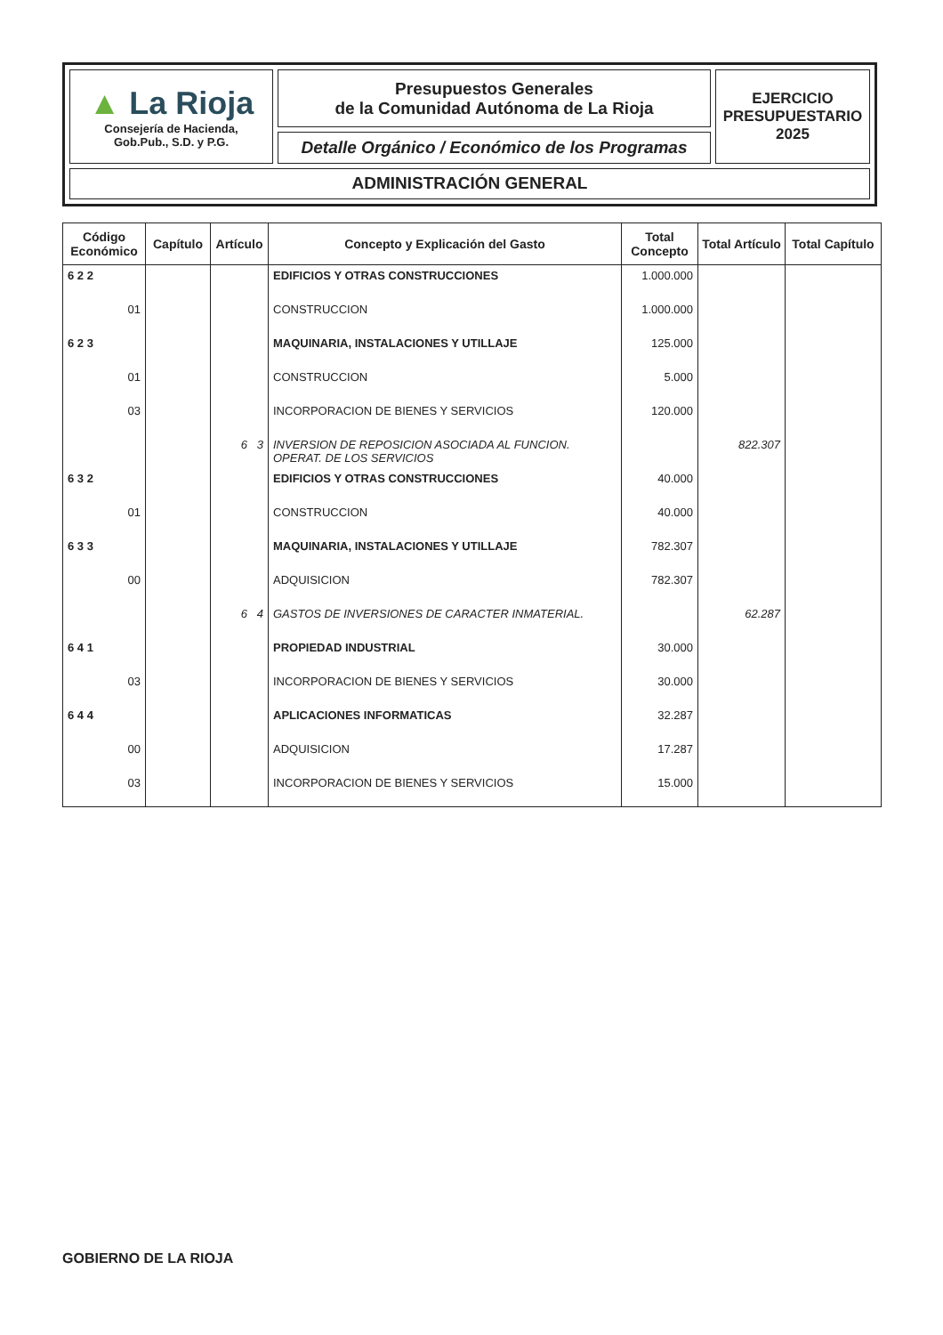| ▲ La Rioja Consejería de Hacienda, Gob.Pub., S.D. y P.G. | Presupuestos Generales de la Comunidad Autónoma de La Rioja | EJERCICIO PRESUPUESTARIO 2025 |
| | Detalle Orgánico / Económico de los Programas | |
| ADMINISTRACIÓN GENERAL | | |
| Código Económico | Capítulo | Artículo | Concepto y Explicación del Gasto | Total Concepto | Total Artículo | Total Capítulo |
| --- | --- | --- | --- | --- | --- | --- |
| 6 2 2 | | | EDIFICIOS Y OTRAS CONSTRUCCIONES | 1.000.000 | | |
| 01 | | | CONSTRUCCION | 1.000.000 | | |
| 6 2 3 | | | MAQUINARIA, INSTALACIONES Y UTILLAJE | 125.000 | | |
| 01 | | | CONSTRUCCION | 5.000 | | |
| 03 | | | INCORPORACION DE BIENES Y SERVICIOS | 120.000 | | |
| | | 6 3 | INVERSION DE REPOSICION ASOCIADA AL FUNCION. OPERAT. DE LOS SERVICIOS | | 822.307 | |
| 6 3 2 | | | EDIFICIOS Y OTRAS CONSTRUCCIONES | 40.000 | | |
| 01 | | | CONSTRUCCION | 40.000 | | |
| 6 3 3 | | | MAQUINARIA, INSTALACIONES Y UTILLAJE | 782.307 | | |
| 00 | | | ADQUISICION | 782.307 | | |
| | | 6 4 | GASTOS DE INVERSIONES DE CARACTER INMATERIAL. | | 62.287 | |
| 6 4 1 | | | PROPIEDAD INDUSTRIAL | 30.000 | | |
| 03 | | | INCORPORACION DE BIENES Y SERVICIOS | 30.000 | | |
| 6 4 4 | | | APLICACIONES INFORMATICAS | 32.287 | | |
| 00 | | | ADQUISICION | 17.287 | | |
| 03 | | | INCORPORACION DE BIENES Y SERVICIOS | 15.000 | | |
GOBIERNO DE LA RIOJA